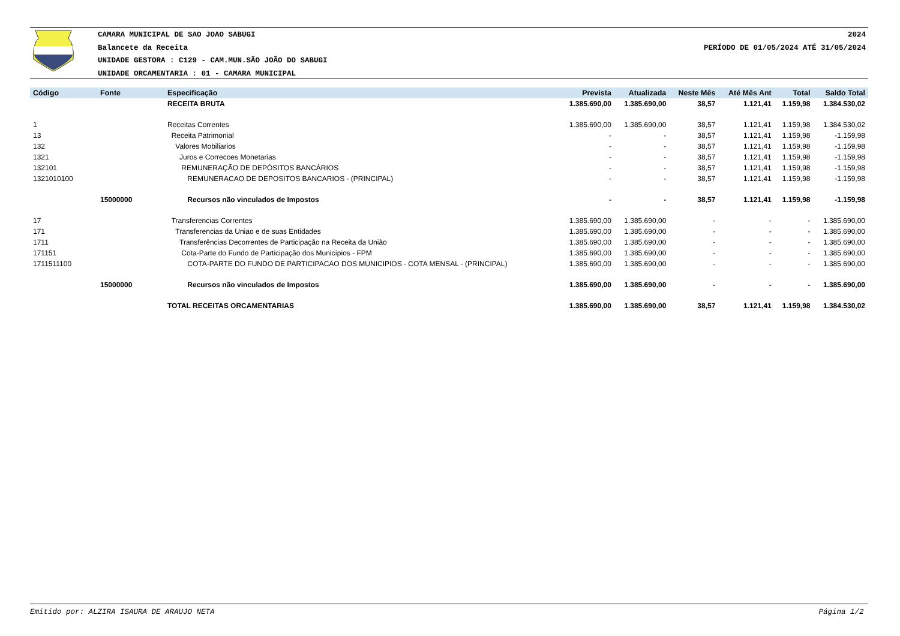CAMARA MUNICIPAL DE SAO JOAO SABUGI
Balancete da Receita
UNIDADE GESTORA : C129 - CAM.MUN.SÃO JOÃO DO SABUGI
UNIDADE ORCAMENTARIA : 01 - CAMARA MUNICIPAL
2024
PERÍODO DE 01/05/2024 ATÉ 31/05/2024
| Código | Fonte | Especificação | Prevista | Atualizada | Neste Mês | Até Mês Ant | Total | Saldo Total |
| --- | --- | --- | --- | --- | --- | --- | --- | --- |
| | | RECEITA BRUTA | 1.385.690,00 | 1.385.690,00 | 38,57 | 1.121,41 | 1.159,98 | 1.384.530,02 |
| 1 | | Receitas Correntes | 1.385.690,00 | 1.385.690,00 | 38,57 | 1.121,41 | 1.159,98 | 1.384.530,02 |
| 13 | | Receita Patrimonial | - | - | 38,57 | 1.121,41 | 1.159,98 | -1.159,98 |
| 132 | | Valores Mobiliarios | - | - | 38,57 | 1.121,41 | 1.159,98 | -1.159,98 |
| 1321 | | Juros e Correcoes Monetarias | - | - | 38,57 | 1.121,41 | 1.159,98 | -1.159,98 |
| 132101 | | REMUNERAÇÃO DE DEPÓSITOS BANCÁRIOS | - | - | 38,57 | 1.121,41 | 1.159,98 | -1.159,98 |
| 1321010100 | | REMUNERACAO DE DEPOSITOS BANCARIOS - (PRINCIPAL) | - | - | 38,57 | 1.121,41 | 1.159,98 | -1.159,98 |
| | 15000000 | Recursos não vinculados de Impostos | - | - | 38,57 | 1.121,41 | 1.159,98 | -1.159,98 |
| 17 | | Transferencias Correntes | 1.385.690,00 | 1.385.690,00 | - | - | - | 1.385.690,00 |
| 171 | | Transferencias da Uniao e de suas Entidades | 1.385.690,00 | 1.385.690,00 | - | - | - | 1.385.690,00 |
| 1711 | | Transferências Decorrentes de Participação na Receita da União | 1.385.690,00 | 1.385.690,00 | - | - | - | 1.385.690,00 |
| 171151 | | Cota-Parte do Fundo de Participação dos Municípios - FPM | 1.385.690,00 | 1.385.690,00 | - | - | - | 1.385.690,00 |
| 1711511100 | | COTA-PARTE DO FUNDO DE PARTICIPACAO DOS MUNICIPIOS - COTA MENSAL - (PRINCIPAL) | 1.385.690,00 | 1.385.690,00 | - | - | - | 1.385.690,00 |
| | 15000000 | Recursos não vinculados de Impostos | 1.385.690,00 | 1.385.690,00 | - | - | - | 1.385.690,00 |
| | | TOTAL RECEITAS ORCAMENTARIAS | 1.385.690,00 | 1.385.690,00 | 38,57 | 1.121,41 | 1.159,98 | 1.384.530,02 |
Emitido por: ALZIRA ISAURA DE ARAUJO NETA Página 1/2